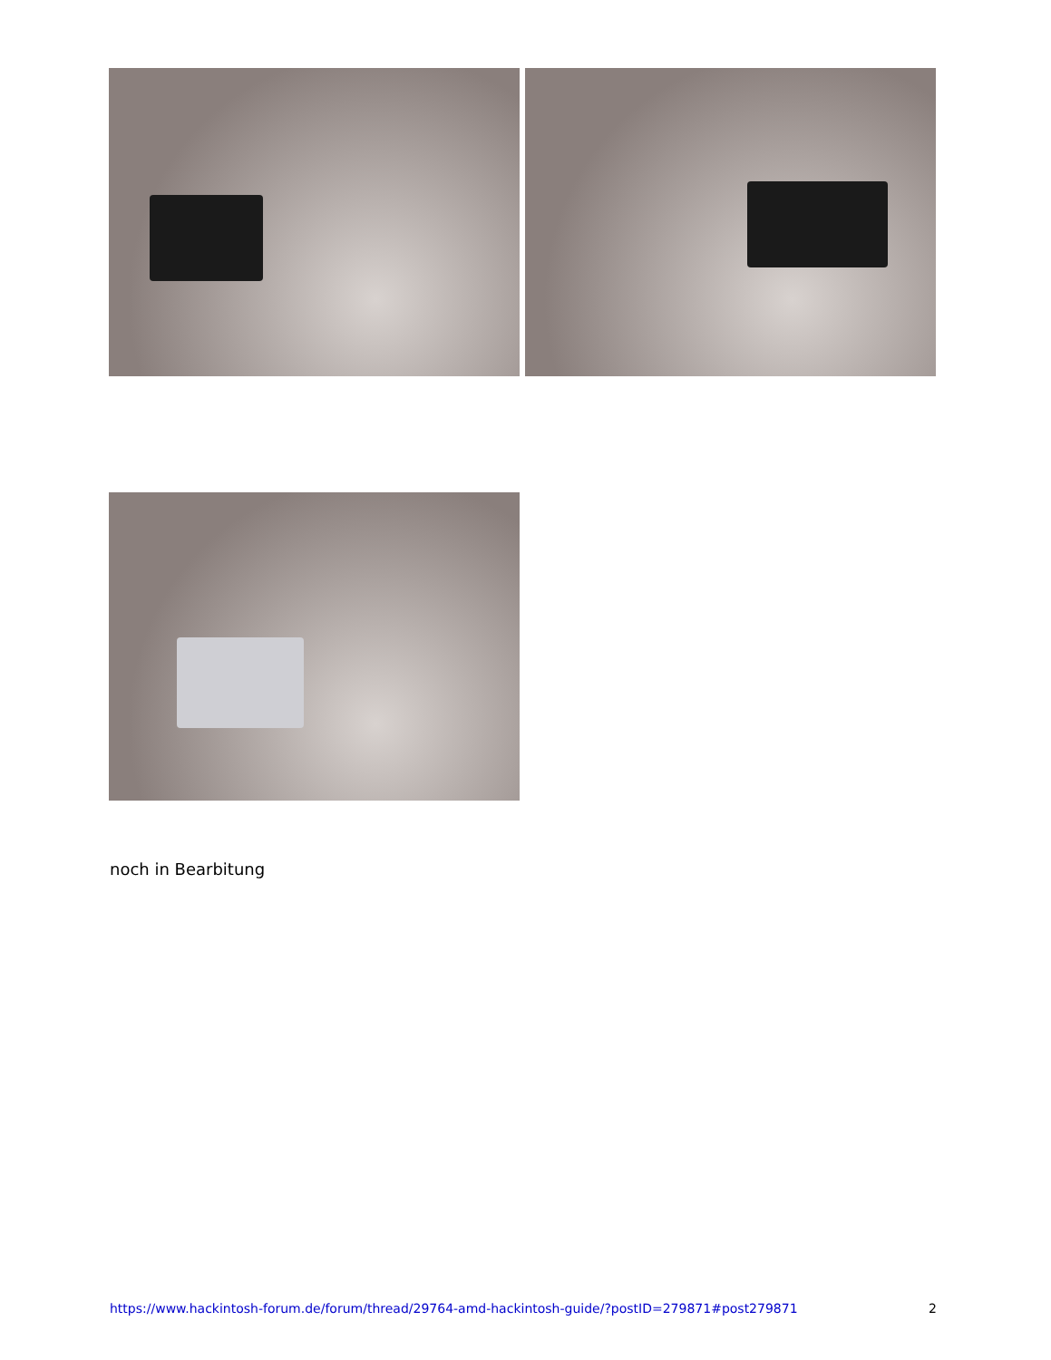noch in Bearbitung
https://www.hackintosh-forum.de/forum/thread/29764-amd-hackintosh-guide/?postID=279871#post279871 2